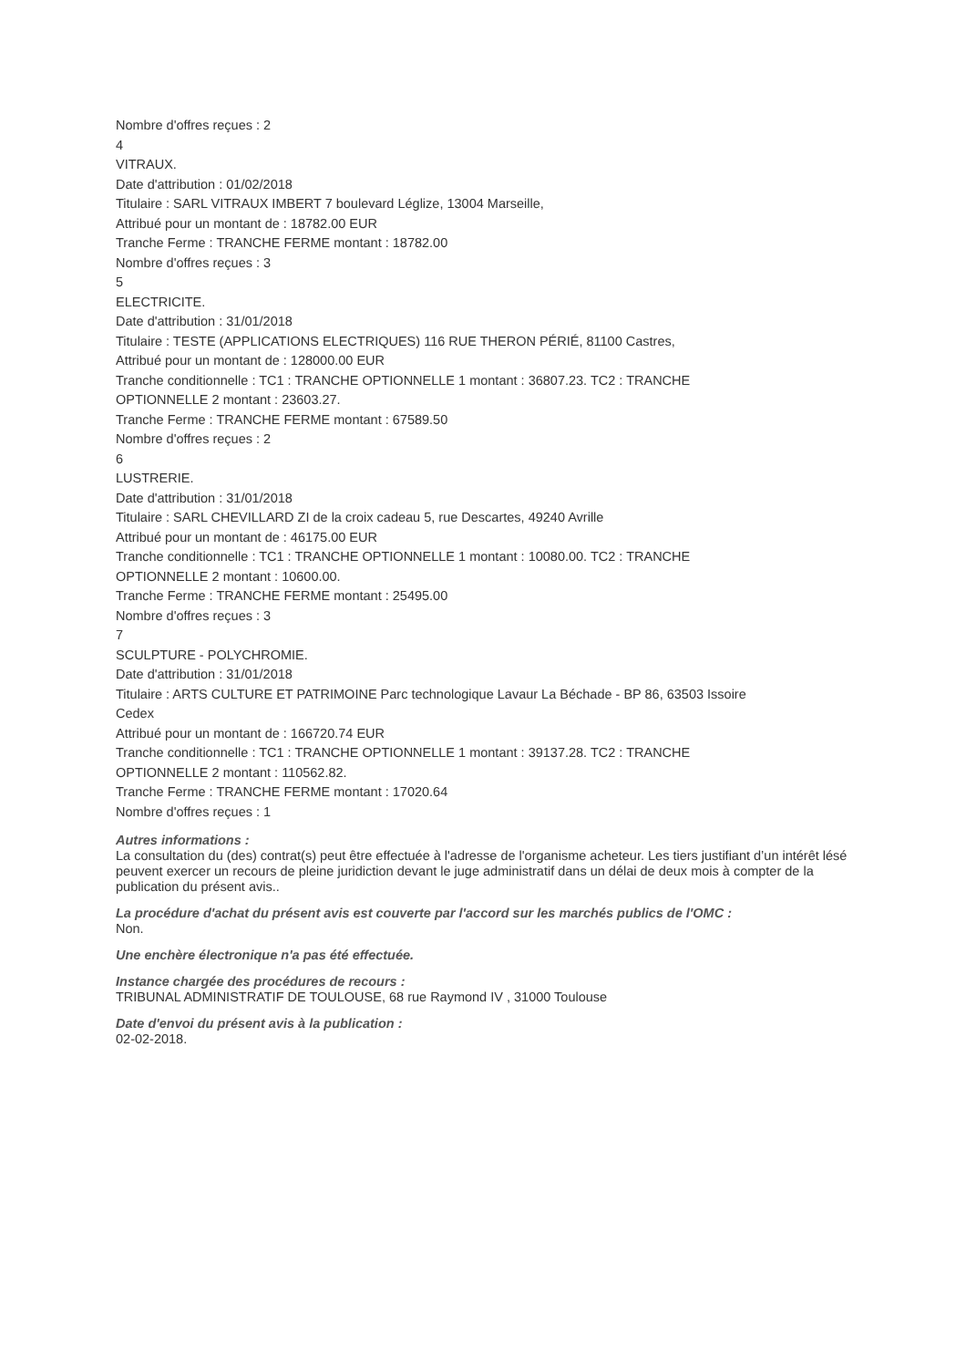Nombre d'offres reçues : 2
4
VITRAUX.
Date d'attribution : 01/02/2018
Titulaire : SARL VITRAUX IMBERT 7 boulevard Léglize, 13004 Marseille,
Attribué pour un montant de : 18782.00 EUR
Tranche Ferme : TRANCHE FERME montant : 18782.00
Nombre d'offres reçues : 3
5
ELECTRICITE.
Date d'attribution : 31/01/2018
Titulaire : TESTE (APPLICATIONS ELECTRIQUES) 116 RUE THERON PÉRIÉ, 81100 Castres,
Attribué pour un montant de : 128000.00 EUR
Tranche conditionnelle : TC1 : TRANCHE OPTIONNELLE 1 montant : 36807.23. TC2 : TRANCHE
OPTIONNELLE 2 montant : 23603.27.
Tranche Ferme : TRANCHE FERME montant : 67589.50
Nombre d'offres reçues : 2
6
LUSTRERIE.
Date d'attribution : 31/01/2018
Titulaire : SARL CHEVILLARD ZI de la croix cadeau 5, rue Descartes, 49240 Avrille
Attribué pour un montant de : 46175.00 EUR
Tranche conditionnelle : TC1 : TRANCHE OPTIONNELLE 1 montant : 10080.00. TC2 : TRANCHE
OPTIONNELLE 2 montant : 10600.00.
Tranche Ferme : TRANCHE FERME montant : 25495.00
Nombre d'offres reçues : 3
7
SCULPTURE - POLYCHROMIE.
Date d'attribution : 31/01/2018
Titulaire : ARTS CULTURE ET PATRIMOINE Parc technologique Lavaur La Béchade - BP 86, 63503 Issoire
Cedex
Attribué pour un montant de : 166720.74 EUR
Tranche conditionnelle : TC1 : TRANCHE OPTIONNELLE 1 montant : 39137.28. TC2 : TRANCHE
OPTIONNELLE 2 montant : 110562.82.
Tranche Ferme : TRANCHE FERME montant : 17020.64
Nombre d'offres reçues : 1
Autres informations :
La consultation du (des) contrat(s) peut être effectuée à l'adresse de l'organisme acheteur. Les tiers justifiant d’un intérêt lésé peuvent exercer un recours de pleine juridiction devant le juge administratif dans un délai de deux mois à compter de la publication du présent avis..
La procédure d'achat du présent avis est couverte par l'accord sur les marchés publics de l'OMC :
Non.
Une enchère électronique n'a pas été effectuée.
Instance chargée des procédures de recours :
TRIBUNAL ADMINISTRATIF DE TOULOUSE, 68 rue Raymond IV , 31000 Toulouse
Date d'envoi du présent avis à la publication :
02-02-2018.